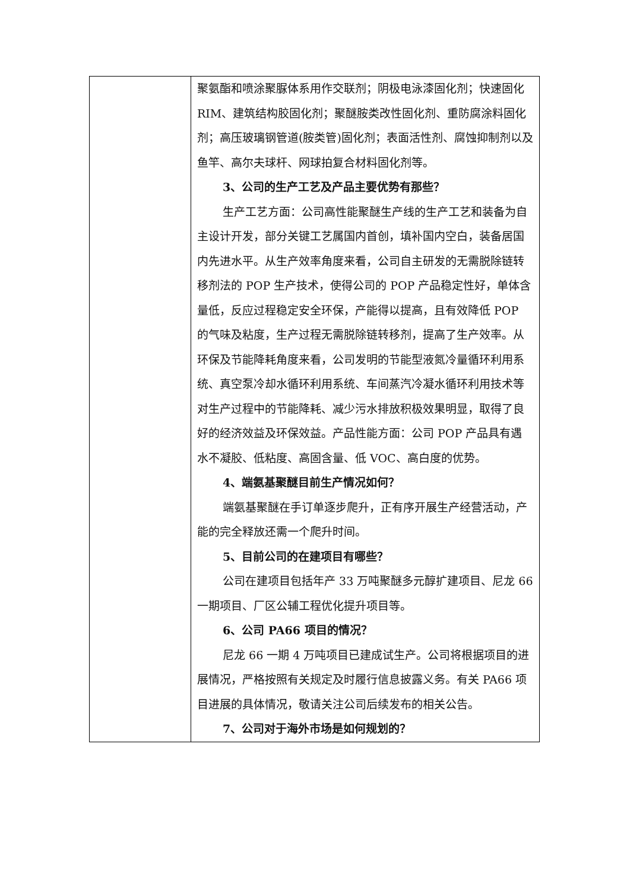| | 聚氨酯和喷涂聚脲体系用作交联剂；阴极电泳漆固化剂；快速固化 RIM、建筑结构胶固化剂；聚醚胺类改性固化剂、重防腐涂料固化剂；高压玻璃钢管道(胺类管)固化剂；表面活性剂、腐蚀抑制剂以及鱼竿、高尔夫球杆、网球拍复合材料固化剂等。 3、公司的生产工艺及产品主要优势有那些？ 生产工艺方面：公司高性能聚醚生产线的生产工艺和装备为自主设计开发，部分关键工艺属国内首创，填补国内空白，装备居国内先进水平。从生产效率角度来看，公司自主研发的无需脱除链转移剂法的 POP 生产技术，使得公司的 POP 产品稳定性好，单体含量低，反应过程稳定安全环保，产能得以提高，且有效降低 POP 的气味及粘度，生产过程无需脱除链转移剂，提高了生产效率。从环保及节能降耗角度来看，公司发明的节能型液氮冷量循环利用系统、真空泵冷却水循环利用系统、车间蒸汽冷凝水循环利用技术等对生产过程中的节能降耗、减少污水排放积极效果明显，取得了良好的经济效益及环保效益。产品性能方面：公司 POP 产品具有遇水不凝胶、低粘度、高固含量、低 VOC、高白度的优势。 4、端氨基聚醚目前生产情况如何？ 端氨基聚醚在手订单逐步爬升，正有序开展生产经营活动，产能的完全释放还需一个爬升时间。 5、目前公司的在建项目有哪些？ 公司在建项目包括年产 33 万吨聚醚多元醇扩建项目、尼龙 66 一期项目、厂区公辅工程优化提升项目等。 6、公司 PA66 项目的情况？ 尼龙 66 一期 4 万吨项目已建成试生产。公司将根据项目的进展情况，严格按照有关规定及时履行信息披露义务。有关 PA66 项目进展的具体情况，敬请关注公司后续发布的相关公告。 7、公司对于海外市场是如何规划的？ |